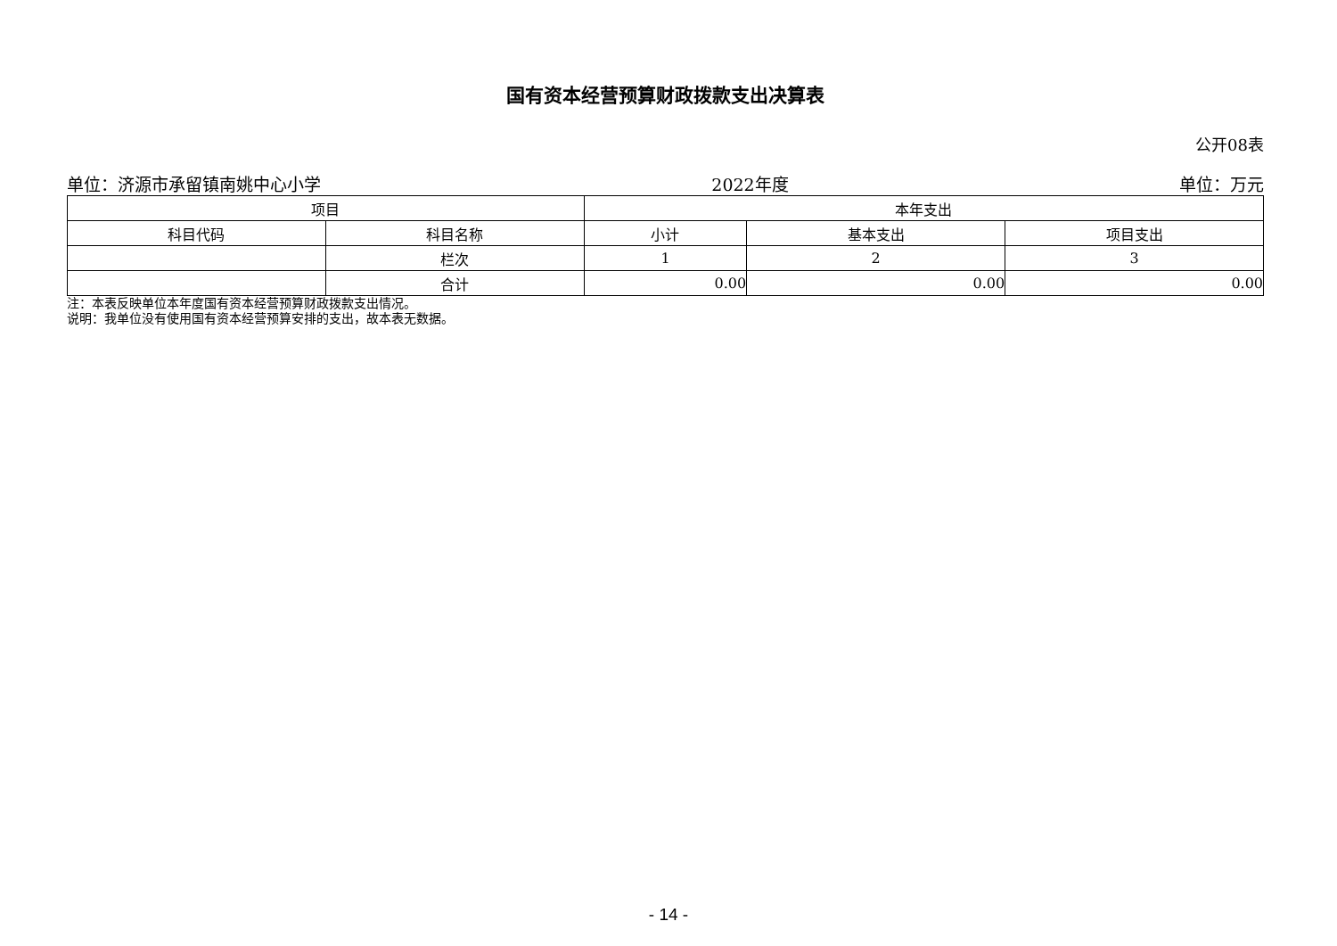国有资本经营预算财政拨款支出决算表
公开08表
单位：济源市承留镇南姚中心小学 2022年度 单位：万元
| 项目 | | 本年支出 | | |
| --- | --- | --- | --- | --- |
| 科目代码 | 科目名称 | 小计 | 基本支出 | 项目支出 |
| | 栏次 | 1 | 2 | 3 |
| | 合计 | 0.00 | 0.00 | 0.00 |
注：本表反映单位本年度国有资本经营预算财政拨款支出情况。
说明：我单位没有使用国有资本经营预算安排的支出，故本表无数据。
- 14 -